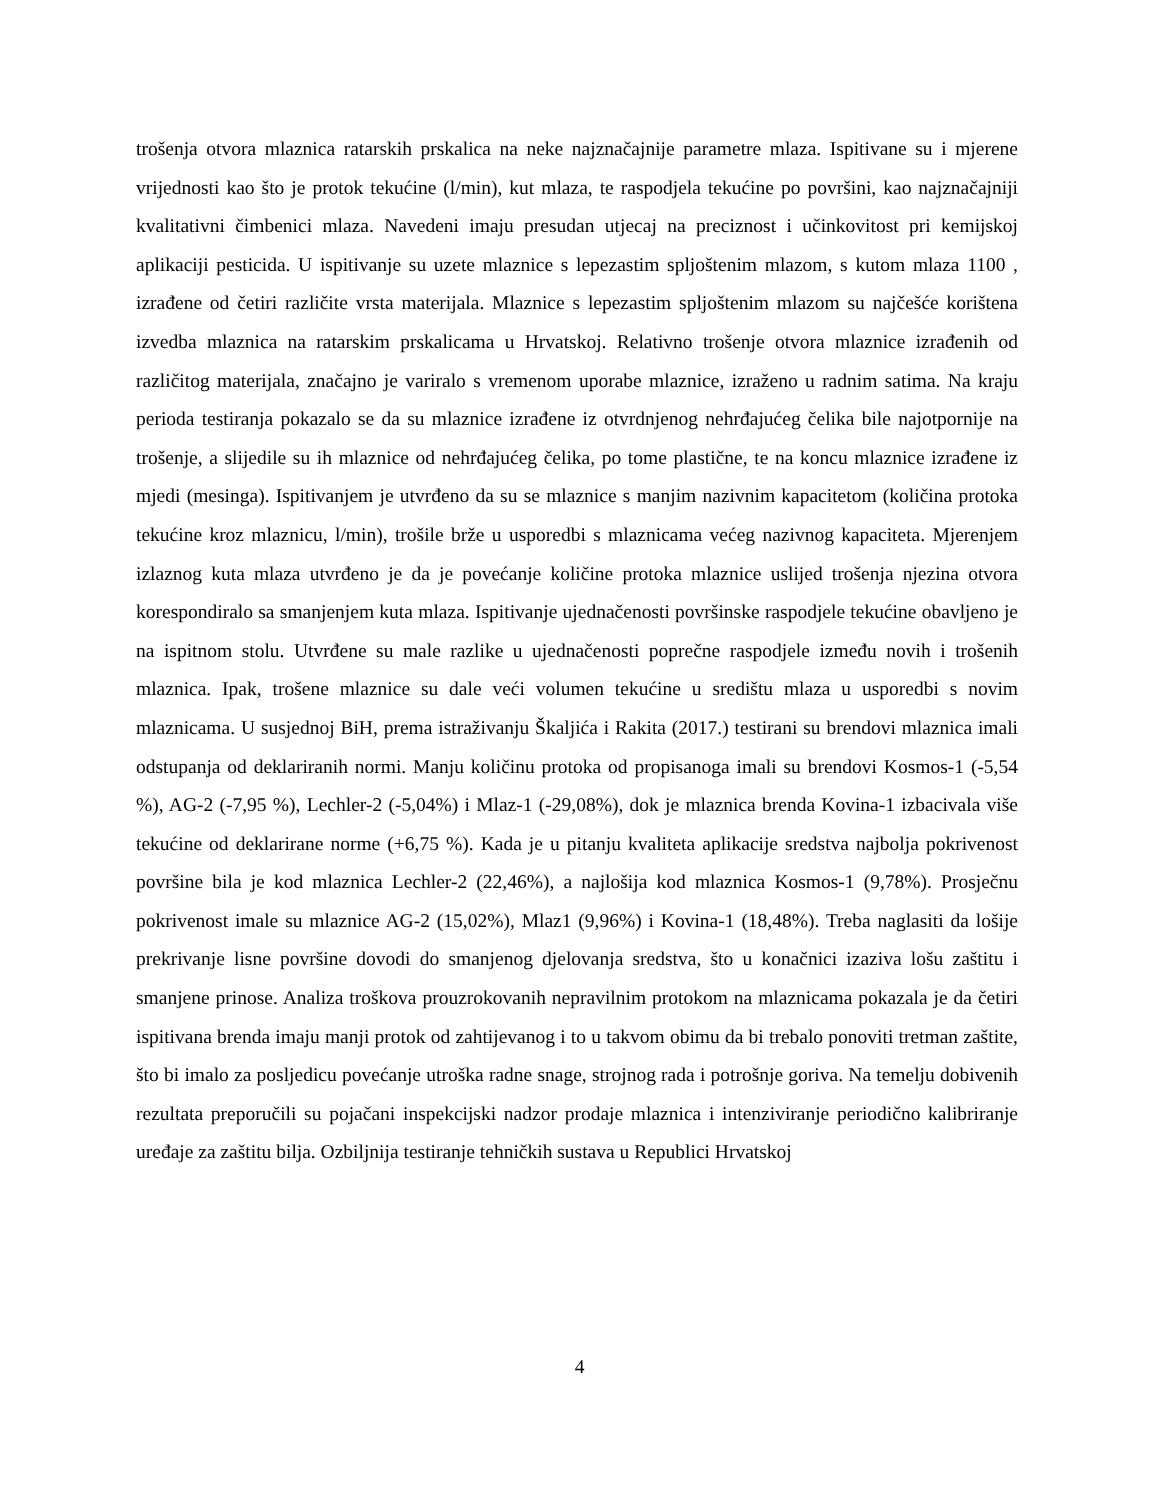trošenja otvora mlaznica ratarskih prskalica na neke najznačajnije parametre mlaza. Ispitivane su i mjerene vrijednosti kao što je protok tekućine (l/min), kut mlaza, te raspodjela tekućine po površini, kao najznačajniji kvalitativni čimbenici mlaza. Navedeni imaju presudan utjecaj na preciznost i učinkovitost pri kemijskoj aplikaciji pesticida. U ispitivanje su uzete mlaznice s lepezastim spljoštenim mlazom, s kutom mlaza 1100 , izrađene od četiri različite vrsta materijala. Mlaznice s lepezastim spljoštenim mlazom su najčešće korištena izvedba mlaznica na ratarskim prskalicama u Hrvatskoj. Relativno trošenje otvora mlaznice izrađenih od različitog materijala, značajno je variralo s vremenom uporabe mlaznice, izraženo u radnim satima. Na kraju perioda testiranja pokazalo se da su mlaznice izrađene iz otvrdnjenog nehrđajućeg čelika bile najotpornije na trošenje, a slijedile su ih mlaznice od nehrđajućeg čelika, po tome plastične, te na koncu mlaznice izrađene iz mjedi (mesinga). Ispitivanjem je utvrđeno da su se mlaznice s manjim nazivnim kapacitetom (količina protoka tekućine kroz mlaznicu, l/min), trošile brže u usporedbi s mlaznicama većeg nazivnog kapaciteta. Mjerenjem izlaznog kuta mlaza utvrđeno je da je povećanje količine protoka mlaznice uslijed trošenja njezina otvora korespondiralo sa smanjenjem kuta mlaza. Ispitivanje ujednačenosti površinske raspodjele tekućine obavljeno je na ispitnom stolu. Utvrđene su male razlike u ujednačenosti poprečne raspodjele između novih i trošenih mlaznica. Ipak, trošene mlaznice su dale veći volumen tekućine u središtu mlaza u usporedbi s novim mlaznicama. U susjednoj BiH, prema istraživanju Škaljića i Rakita (2017.) testirani su brendovi mlaznica imali odstupanja od deklariranih normi. Manju količinu protoka od propisanoga imali su brendovi Kosmos-1 (-5,54 %), AG-2 (-7,95 %), Lechler-2 (-5,04%) i Mlaz-1 (-29,08%), dok je mlaznica brenda Kovina-1 izbacivala više tekućine od deklarirane norme (+6,75 %). Kada je u pitanju kvaliteta aplikacije sredstva najbolja pokrivenost površine bila je kod mlaznica Lechler-2 (22,46%), a najlošija kod mlaznica Kosmos-1 (9,78%). Prosječnu pokrivenost imale su mlaznice AG-2 (15,02%), Mlaz1 (9,96%) i Kovina-1 (18,48%). Treba naglasiti da lošije prekrivanje lisne površine dovodi do smanjenog djelovanja sredstva, što u konačnici izaziva lošu zaštitu i smanjene prinose. Analiza troškova prouzrokovanih nepravilnim protokom na mlaznicama pokazala je da četiri ispitivana brenda imaju manji protok od zahtijevanog i to u takvom obimu da bi trebalo ponoviti tretman zaštite, što bi imalo za posljedicu povećanje utroška radne snage, strojnog rada i potrošnje goriva. Na temelju dobivenih rezultata preporučili su pojačani inspekcijski nadzor prodaje mlaznica i intenziviranje periodično kalibriranje uređaje za zaštitu bilja. Ozbiljnija testiranje tehničkih sustava u Republici Hrvatskoj
4